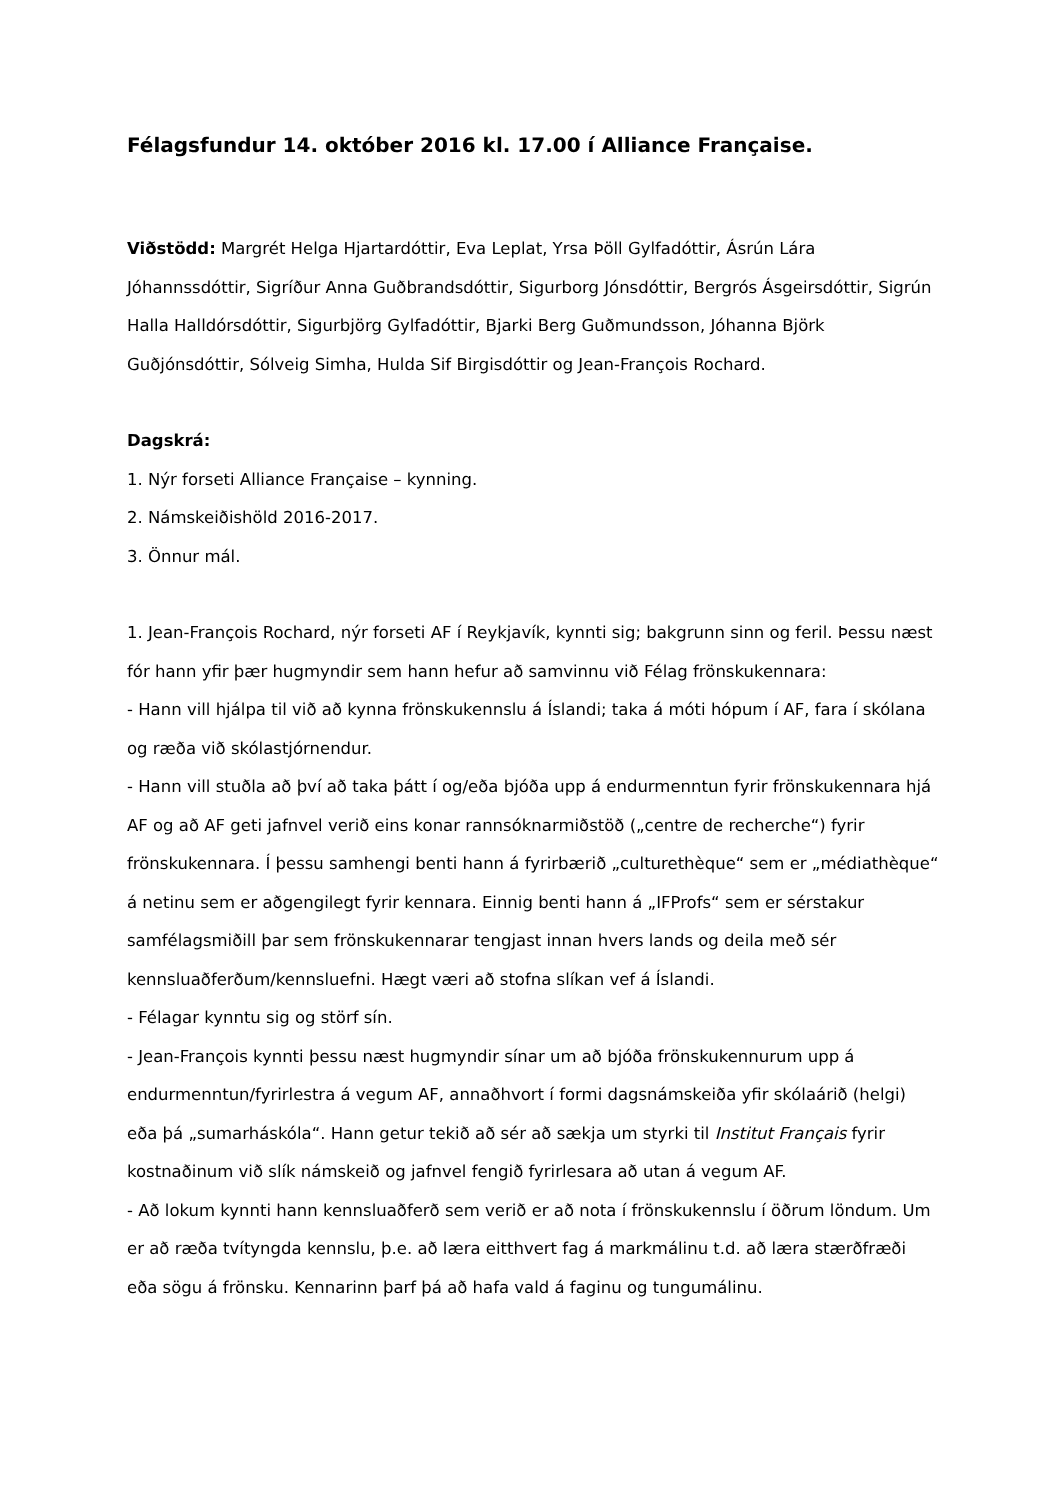Félagsfundur 14. október 2016 kl. 17.00 í Alliance Française.
Viðstödd: Margrét Helga Hjartardóttir, Eva Leplat, Yrsa Þöll Gylfadóttir, Ásrún Lára Jóhannssdóttir, Sigríður Anna Guðbrandsdóttir, Sigurborg Jónsdóttir, Bergrós Ásgeirsdóttir, Sigrún Halla Halldórsdóttir, Sigurbjörg Gylfadóttir, Bjarki Berg Guðmundsson, Jóhanna Björk Guðjónsdóttir, Sólveig Simha, Hulda Sif Birgisdóttir og Jean-François Rochard.
Dagskrá:
1. Nýr forseti Alliance Française – kynning.
2. Námskeiðishöld 2016-2017.
3. Önnur mál.
1. Jean-François Rochard, nýr forseti AF í Reykjavík, kynnti sig; bakgrunn sinn og feril. Þessu næst fór hann yfir þær hugmyndir sem hann hefur að samvinnu við Félag frönskukennara:
- Hann vill hjálpa til við að kynna frönskukennslu á Íslandi; taka á móti hópum í AF, fara í skólana og ræða við skólastjórnendur.
- Hann vill stuðla að því að taka þátt í og/eða bjóða upp á endurmenntun fyrir frönskukennara hjá AF og að AF geti jafnvel verið eins konar rannsóknarmiðstöð („centre de recherche“) fyrir frönskukennara. Í þessu samhengi benti hann á fyrirbærið „culturethèque“ sem er „médiathèque“ á netinu sem er aðgengilegt fyrir kennara. Einnig benti hann á „IFProfs“ sem er sérstakur samfélagsmiðill þar sem frönskukennarar tengjast innan hvers lands og deila með sér kennsluaðferðum/kennsluefni. Hægt væri að stofna slíkan vef á Íslandi.
- Félagar kynntu sig og störf sín.
- Jean-François kynnti þessu næst hugmyndir sínar um að bjóða frönskukennurum upp á endurmenntun/fyrirlestra á vegum AF, annaðhvort í formi dagsnámskeiða yfir skólaárið (helgi) eða þá „sumarháskóla“. Hann getur tekið að sér að sækja um styrki til Institut Français fyrir kostnaðinum við slík námskeið og jafnvel fengið fyrirlesara að utan á vegum AF.
- Að lokum kynnti hann kennsluaðferð sem verið er að nota í frönskukennslu í öðrum löndum. Um er að ræða tvítyngda kennslu, þ.e. að læra eitthvert fag á markmálinu t.d. að læra stærðfræði eða sögu á frönsku. Kennarinn þarf þá að hafa vald á faginu og tungumálinu.